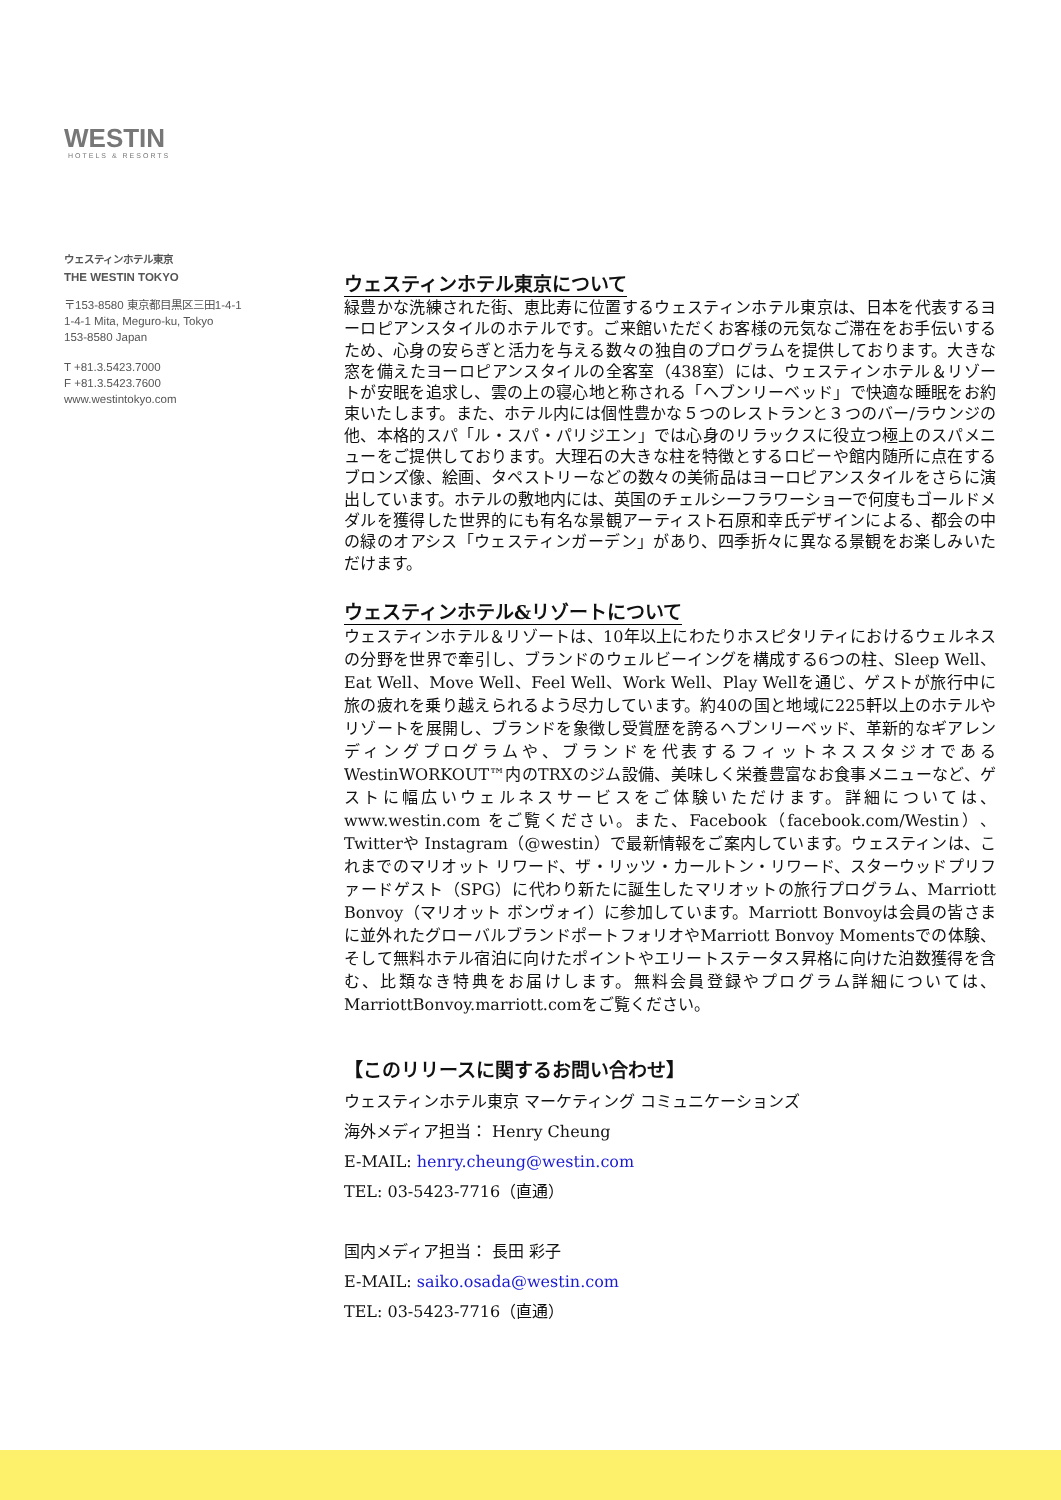WESTIN
HOTELS & RESORTS
ウェスティンホテル東京
THE WESTIN TOKYO
〒153-8580 東京都目黒区三田1-4-1
1-4-1 Mita, Meguro-ku, Tokyo
153-8580 Japan
T +81.3.5423.7000
F +81.3.5423.7600
www.westintokyo.com
ウェスティンホテル東京について
緑豊かな洗練された街、恵比寿に位置するウェスティンホテル東京は、日本を代表するヨーロピアンスタイルのホテルです。ご来館いただくお客様の元気なご滞在をお手伝いするため、心身の安らぎと活力を与える数々の独自のプログラムを提供しております。大きな窓を備えたヨーロピアンスタイルの全客室（438室）には、ウェスティンホテル＆リゾートが安眠を追求し、雲の上の寝心地と称される「ヘブンリーベッド」で快適な睡眠をお約束いたします。また、ホテル内には個性豊かな５つのレストランと３つのバー/ラウンジの他、本格的スパ「ル・スパ・パリジエン」では心身のリラックスに役立つ極上のスパメニューをご提供しております。大理石の大きな柱を特徴とするロビーや館内随所に点在するブロンズ像、絵画、タペストリーなどの数々の美術品はヨーロピアンスタイルをさらに演出しています。ホテルの敷地内には、英国のチェルシーフラワーショーで何度もゴールドメダルを獲得した世界的にも有名な景観アーティスト石原和幸氏デザインによる、都会の中の緑のオアシス「ウェスティンガーデン」があり、四季折々に異なる景観をお楽しみいただけます。
ウェスティンホテル&リゾートについて
ウェスティンホテル＆リゾートは、10年以上にわたりホスピタリティにおけるウェルネスの分野を世界で牽引し、ブランドのウェルビーイングを構成する6つの柱、Sleep Well、Eat Well、Move Well、Feel Well、Work Well、Play Wellを通じ、ゲストが旅行中に旅の疲れを乗り越えられるよう尽力しています。約40の国と地域に225軒以上のホテルやリゾートを展開し、ブランドを象徴し受賞歴を誇るヘブンリーベッド、革新的なギアレンディングプログラムや、ブランドを代表するフィットネススタジオであるWestinWORKOUT™内のTRXのジム設備、美味しく栄養豊富なお食事メニューなど、ゲストに幅広いウェルネスサービスをご体験いただけます。詳細については、www.westin.com をご覧ください。また、Facebook（facebook.com/Westin）、Twitterや Instagram（@westin）で最新情報をご案内しています。ウェスティンは、これまでのマリオット リワード、ザ・リッツ・カールトン・リワード、スターウッドプリファードゲスト（SPG）に代わり新たに誕生したマリオットの旅行プログラム、Marriott Bonvoy（マリオット ボンヴォイ）に参加しています。Marriott Bonvoyは会員の皆さまに並外れたグローバルブランドポートフォリオやMarriott Bonvoy Momentsでの体験、そして無料ホテル宿泊に向けたポイントやエリートステータス昇格に向けた泊数獲得を含む、比類なき特典をお届けします。無料会員登録やプログラム詳細については、MarriottBonvoy.marriott.comをご覧ください。
【このリリースに関するお問い合わせ】
ウェスティンホテル東京 マーケティング コミュニケーションズ
海外メディア担当： Henry Cheung
E-MAIL: henry.cheung@westin.com
TEL: 03-5423-7716（直通）
国内メディア担当： 長田 彩子
E-MAIL: saiko.osada@westin.com
TEL: 03-5423-7716（直通）